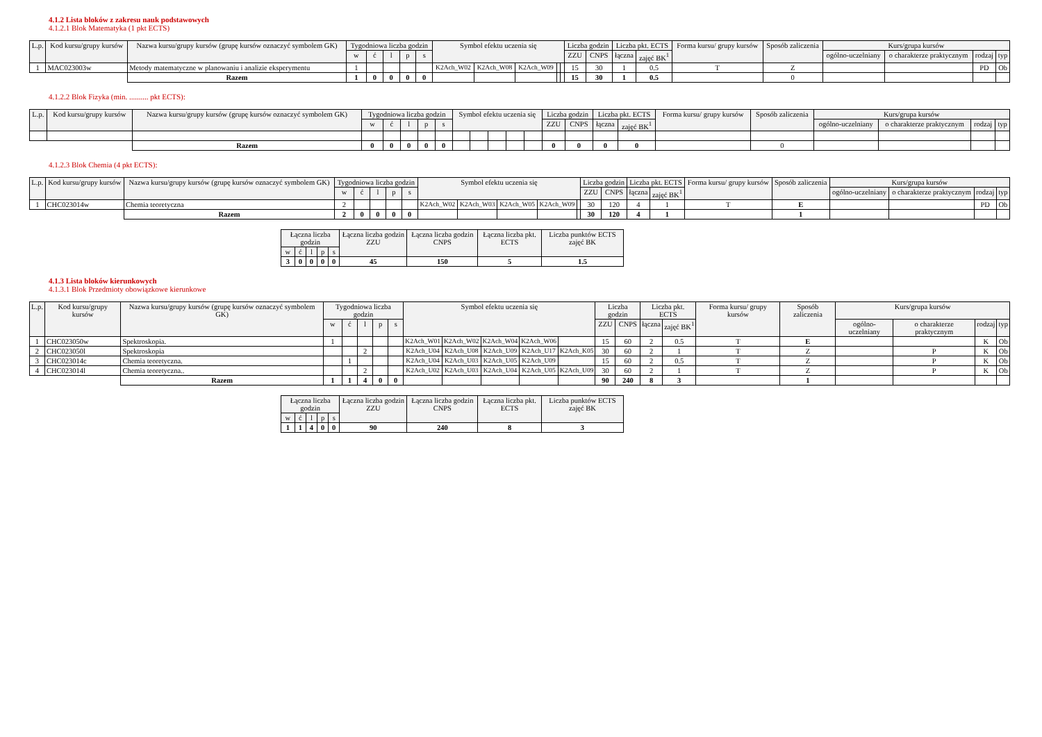4.1.2 Lista bloków z zakresu nauk podstawowych
4.1.2.1 Blok Matematyka (1 pkt ECTS)
| L.p. | Kod kursu/grupy kursów | Nazwa kursu/grupy kursów (grupę kursów oznaczyć symbolem GK) | Tygodniowa liczba godzin | | | | | Symbol efektu uczenia się | | | | | Liczba godzin | | Liczba pkt. ECTS | | Forma kursu/ grupy kursów | Sposób zaliczenia | Kurs/grupa kursów | | | |
| --- | --- | --- | --- | --- | --- | --- | --- | --- | --- | --- | --- | --- | --- | --- | --- | --- | --- | --- | --- | --- | --- | --- |
| | | | w | ć | l | p | s | | | | | | ZZU | CNPS | łączna | zajęć BK<sup>1</sup> | | | ogólno-uczelniany | o charakterze praktycznym | rodzaj | typ |
| 1 | MAC023003w | Metody matematyczne w planowaniu i analizie eksperymentu | 1 | | | | | K2Ach_W02 | K2Ach_W08 | K2Ach_W09 | | | 15 | 30 | 1 | 0.5 | T | Z | | | PD | Ob |
| | | Razem | 1 | 0 | 0 | 0 | 0 | | | | | | 15 | 30 | 1 | 0.5 | | 0 | | | | |
4.1.2.2 Blok Fizyka (min. .......... pkt ECTS):
| L.p. | Kod kursu/grupy kursów | Nazwa kursu/grupy kursów (grupę kursów oznaczyć symbolem GK) | Tygodniowa liczba godzin | | | | | Symbol efektu uczenia się | | | | | Liczba godzin | | Liczba pkt. ECTS | | Forma kursu/ grupy kursów | Sposób zaliczenia | Kurs/grupa kursów | | | |
| --- | --- | --- | --- | --- | --- | --- | --- | --- | --- | --- | --- | --- | --- | --- | --- | --- | --- | --- | --- | --- | --- | --- |
| | | | w | ć | l | p | s | | | | | | ZZU | CNPS | łączna | zajęć BK<sup>1</sup> | | | ogólno-uczelniany | o charakterze praktycznym | rodzaj | typ |
| | | Razem | 0 | 0 | 0 | 0 | 0 | | | | | | 0 | 0 | 0 | 0 | | 0 | | | | |
4.1.2.3 Blok Chemia (4 pkt ECTS):
| L.p. | Kod kursu/grupy kursów | Nazwa kursu/grupy kursów (grupę kursów oznaczyć symbolem GK) | Tygodniowa liczba godzin | | | | | Symbol efektu uczenia się | | | | | Liczba godzin | | Liczba pkt. ECTS | | Forma kursu/ grupy kursów | Sposób zaliczenia | Kurs/grupa kursów | | | |
| --- | --- | --- | --- | --- | --- | --- | --- | --- | --- | --- | --- | --- | --- | --- | --- | --- | --- | --- | --- | --- | --- | --- |
| | | | w | ć | l | p | s | | | | | | ZZU | CNPS | łączna | zajęć BK<sup>1</sup> | | | ogólno-uczelniany | o charakterze praktycznym | rodzaj | typ |
| 1 | CHC023014w | Chemia teoretyczna | 2 | | | | | K2Ach_W02 | K2Ach_W03 | K2Ach_W05 | K2Ach_W09 | | 30 | 120 | 4 | 1 | T | E | | | PD | Ob |
| | | Razem | 2 | 0 | 0 | 0 | 0 | | | | | | 30 | 120 | 4 | 1 | | 1 | | | | |
| Łączna liczba godzin | | | | | Łączna liczba godzin ZZU | Łączna liczba godzin CNPS | Łączna liczba pkt. ECTS | Liczba punktów ECTS zajęć BK |
| --- | --- | --- | --- | --- | --- | --- | --- | --- |
| w | ć | l | p | s | | | | |
| 3 | 0 | 0 | 0 | 0 | 45 | 150 | 5 | 1.5 |
4.1.3 Lista bloków kierunkowych
4.1.3.1 Blok Przedmioty obowiązkowe kierunkowe
| L.p. | Kod kursu/grupy kursów | Nazwa kursu/grupy kursów (grupę kursów oznaczyć symbolem GK) | Tygodniowa liczba godzin | | | | | Symbol efektu uczenia się | | | | | Liczba godzin | | Liczba pkt. ECTS | | Forma kursu/ grupy kursów | Sposób zaliczenia | Kurs/grupa kursów | | | |
| --- | --- | --- | --- | --- | --- | --- | --- | --- | --- | --- | --- | --- | --- | --- | --- | --- | --- | --- | --- | --- | --- | --- |
| | | | w | ć | l | p | s | | | | | | ZZU | CNPS | łączna | zajęć BK<sup>1</sup> | | | ogólno-uczelniany | o charakterze praktycznym | rodzaj | typ |
| 1 | CHC023050w | Spektroskopia. | 1 | | | | | K2Ach_W01 | K2Ach_W02 | K2Ach_W04 | K2Ach_W06 | | 15 | 60 | 2 | 0.5 | T | E | | | K | Ob |
| 2 | CHC023050l | Spektroskopia | | | 2 | | | K2Ach_U04 | K2Ach_U08 | K2Ach_U09 | K2Ach_U17 | K2Ach_K05 | 30 | 60 | 2 | 1 | T | Z | | P | K | Ob |
| 3 | CHC023014c | Chemia teoretyczna. | | 1 | | | | K2Ach_U04 | K2Ach_U03 | K2Ach_U05 | K2Ach_U09 | | 15 | 60 | 2 | 0.5 | T | Z | | P | K | Ob |
| 4 | CHC023014l | Chemia teoretyczna.. | | | 2 | | | K2Ach_U02 | K2Ach_U03 | K2Ach_U04 | K2Ach_U05 | K2Ach_U09 | 30 | 60 | 2 | 1 | T | Z | | P | K | Ob |
| | | Razem | 1 | 1 | 4 | 0 | 0 | | | | | | 90 | 240 | 8 | 3 | | 1 | | | | |
| Łączna liczba godzin | | | | | Łączna liczba godzin ZZU | Łączna liczba godzin CNPS | Łączna liczba pkt. ECTS | Liczba punktów ECTS zajęć BK |
| --- | --- | --- | --- | --- | --- | --- | --- | --- |
| w | ć | l | p | s | | | | |
| 1 | 1 | 4 | 0 | 0 | 90 | 240 | 8 | 3 |